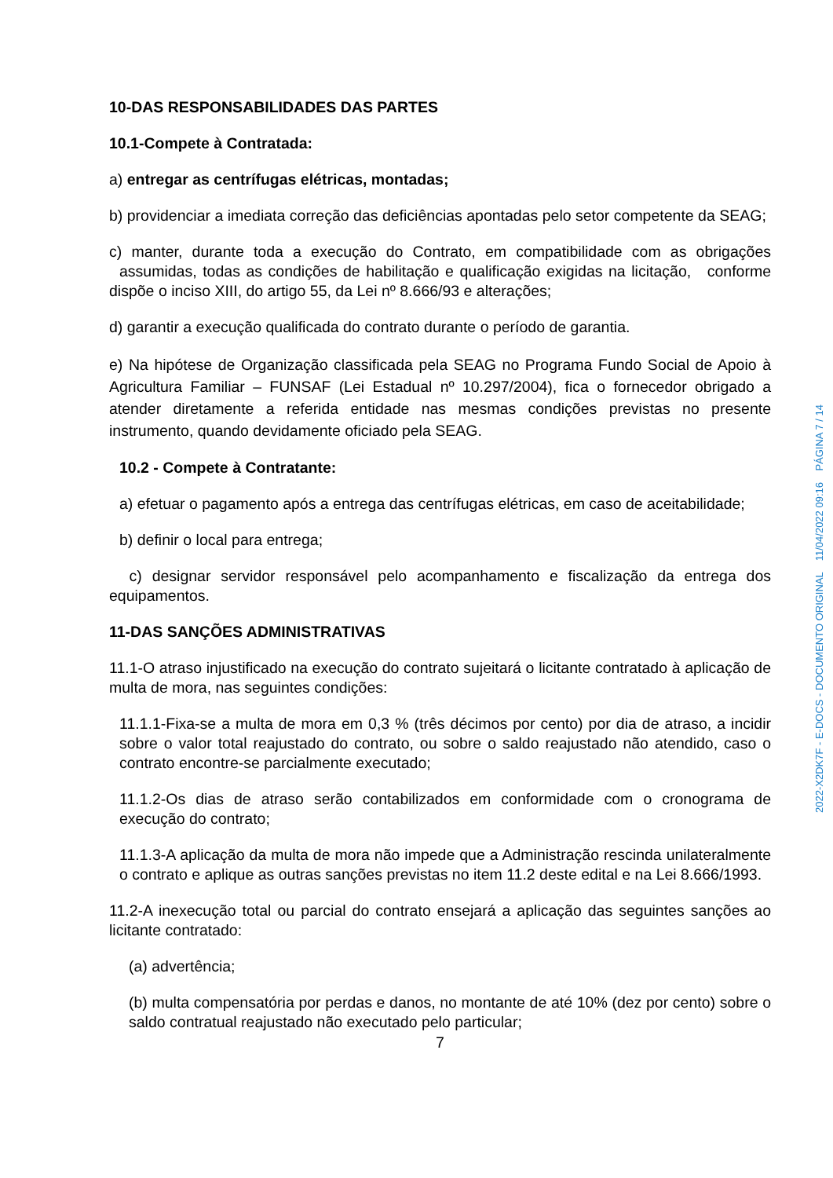10-DAS RESPONSABILIDADES DAS PARTES
10.1-Compete à Contratada:
a) entregar as centrífugas elétricas, montadas;
b) providenciar a imediata correção das deficiências apontadas pelo setor competente da SEAG;
c) manter, durante toda a execução do Contrato, em compatibilidade com as obrigações assumidas, todas as condições de habilitação e qualificação exigidas na licitação, conforme dispõe o inciso XIII, do artigo 55, da Lei nº 8.666/93 e alterações;
d) garantir a execução qualificada do contrato durante o período de garantia.
e) Na hipótese de Organização classificada pela SEAG no Programa Fundo Social de Apoio à Agricultura Familiar – FUNSAF (Lei Estadual nº 10.297/2004), fica o fornecedor obrigado a atender diretamente a referida entidade nas mesmas condições previstas no presente instrumento, quando devidamente oficiado pela SEAG.
10.2 - Compete à Contratante:
a) efetuar o pagamento após a entrega das centrífugas elétricas, em caso de aceitabilidade;
b) definir o local para entrega;
c) designar servidor responsável pelo acompanhamento e fiscalização da entrega dos equipamentos.
11-DAS SANÇÕES ADMINISTRATIVAS
11.1-O atraso injustificado na execução do contrato sujeitará o licitante contratado à aplicação de multa de mora, nas seguintes condições:
11.1.1-Fixa-se a multa de mora em 0,3 % (três décimos por cento) por dia de atraso, a incidir sobre o valor total reajustado do contrato, ou sobre o saldo reajustado não atendido, caso o contrato encontre-se parcialmente executado;
11.1.2-Os dias de atraso serão contabilizados em conformidade com o cronograma de execução do contrato;
11.1.3-A aplicação da multa de mora não impede que a Administração rescinda unilateralmente o contrato e aplique as outras sanções previstas no item 11.2 deste edital e na Lei 8.666/1993.
11.2-A inexecução total ou parcial do contrato ensejará a aplicação das seguintes sanções ao licitante contratado:
(a) advertência;
(b) multa compensatória por perdas e danos, no montante de até 10% (dez por cento) sobre o saldo contratual reajustado não executado pelo particular;
7
2022-X2DK7F - E-DOCS - DOCUMENTO ORIGINAL 11/04/2022 09:16 PÁGINA 7 / 14